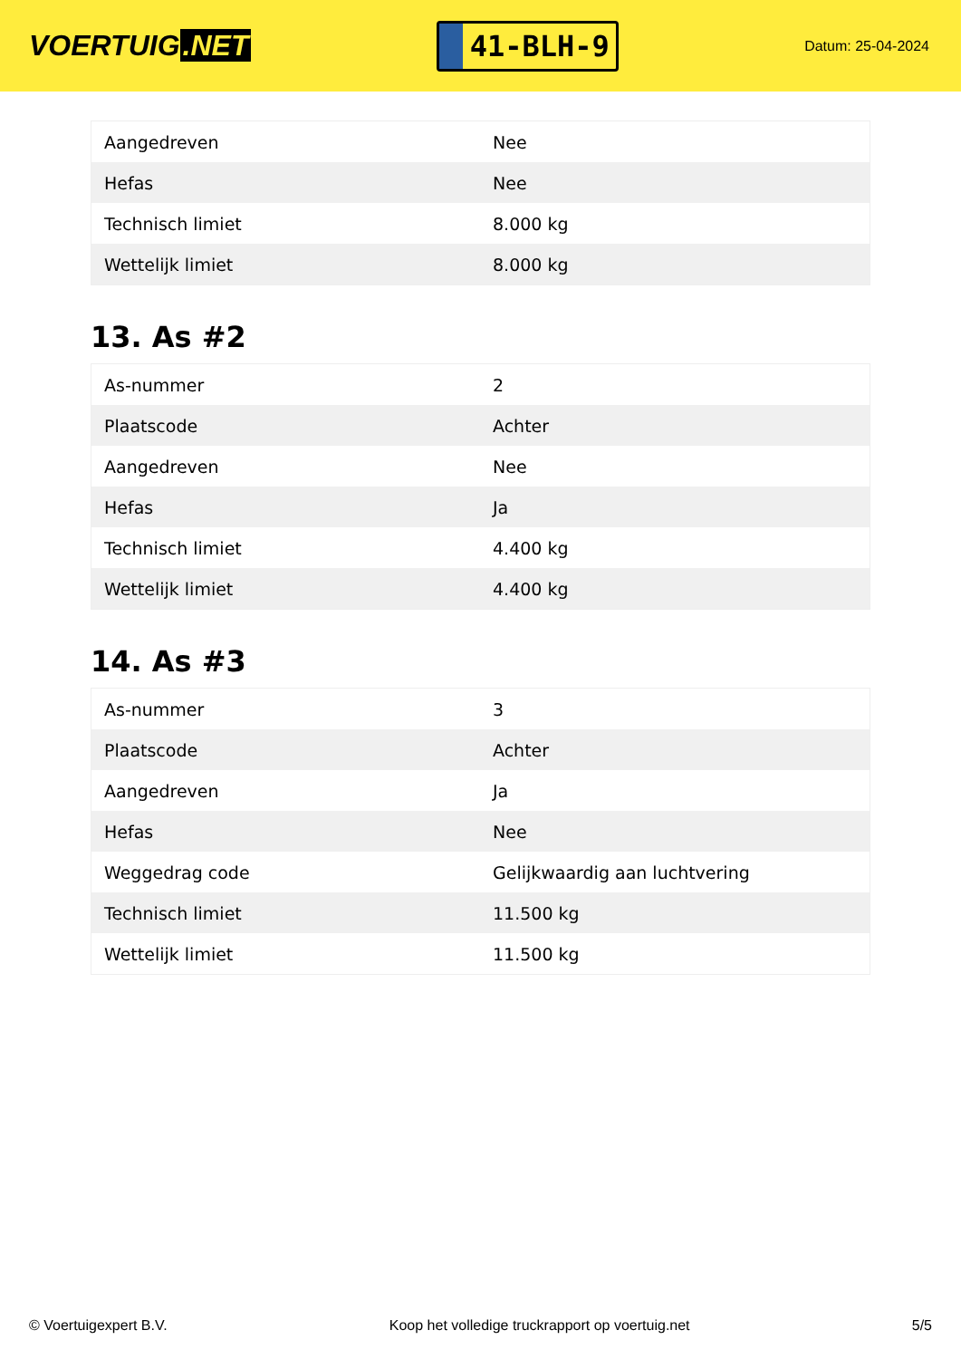VOERTUIG.NET
41-BLH-9
Datum: 25-04-2024
| Aangedreven | Nee |
| Hefas | Nee |
| Technisch limiet | 8.000 kg |
| Wettelijk limiet | 8.000 kg |
13. As #2
| As-nummer | 2 |
| Plaatscode | Achter |
| Aangedreven | Nee |
| Hefas | Ja |
| Technisch limiet | 4.400 kg |
| Wettelijk limiet | 4.400 kg |
14. As #3
| As-nummer | 3 |
| Plaatscode | Achter |
| Aangedreven | Ja |
| Hefas | Nee |
| Weggedrag code | Gelijkwaardig aan luchtvering |
| Technisch limiet | 11.500 kg |
| Wettelijk limiet | 11.500 kg |
© Voertuigexpert B.V. Koop het volledige truckrapport op voertuig.net 5/5